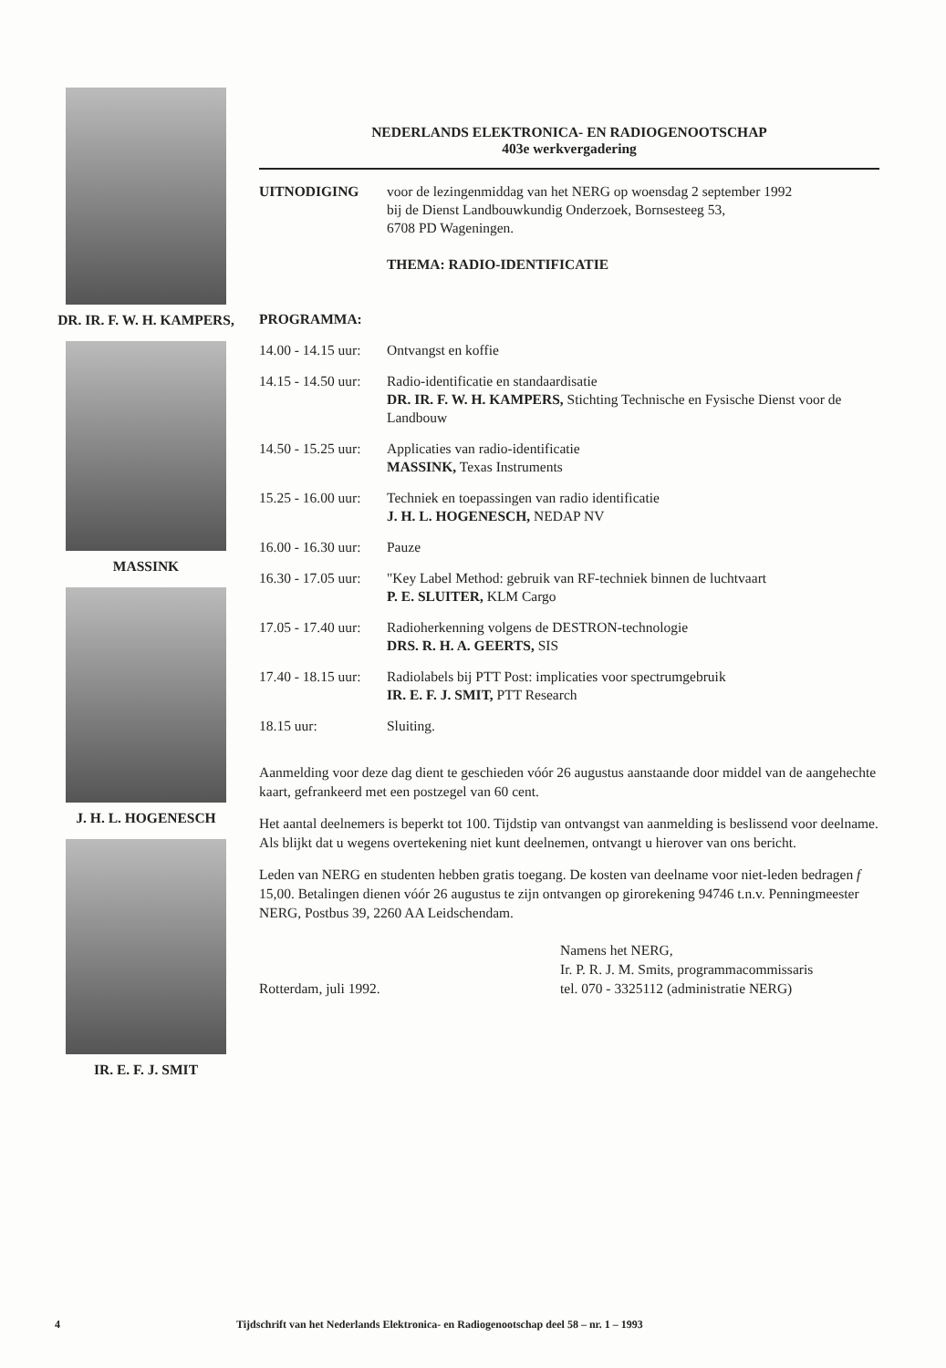DR. IR. F. W. H. KAMPERS,
MASSINK
J. H. L. HOGENESCH
IR. E. F. J. SMIT
NEDERLANDS ELEKTRONICA- EN RADIOGENOOTSCHAP
403e werkvergadering
UITNODIGING voor de lezingenmiddag van het NERG op woensdag 2 september 1992
bij de Dienst Landbouwkundig Onderzoek, Bornsesteeg 53,
6708 PD Wageningen.
THEMA: RADIO-IDENTIFICATIE
PROGRAMMA:
14.00 - 14.15 uur:
Ontvangst en koffie
14.15 - 14.50 uur:
Radio-identificatie en standaardisatie
DR. IR. F. W. H. KAMPERS, Stichting Technische en Fysische Dienst voor de Landbouw
14.50 - 15.25 uur:
Applicaties van radio-identificatie
MASSINK, Texas Instruments
15.25 - 16.00 uur:
Techniek en toepassingen van radio identificatie
J. H. L. HOGENESCH, NEDAP NV
16.00 - 16.30 uur:
Pauze
16.30 - 17.05 uur:
"Key Label Method: gebruik van RF-techniek binnen de luchtvaart
P. E. SLUITER, KLM Cargo
17.05 - 17.40 uur:
Radioherkenning volgens de DESTRON-technologie
DRS. R. H. A. GEERTS, SIS
17.40 - 18.15 uur:
Radiolabels bij PTT Post: implicaties voor spectrumgebruik
IR. E. F. J. SMIT, PTT Research
18.15 uur: Sluiting.
Aanmelding voor deze dag dient te geschieden vóór 26 augustus aanstaande door middel van de aangehechte kaart, gefrankeerd met een postzegel van 60 cent.
Het aantal deelnemers is beperkt tot 100. Tijdstip van ontvangst van aanmelding is beslissend voor deelname. Als blijkt dat u wegens overtekening niet kunt deelnemen, ontvangt u hierover van ons bericht.
Leden van NERG en studenten hebben gratis toegang. De kosten van deelname voor niet-leden bedragen f 15,00. Betalingen dienen vóór 26 augustus te zijn ontvangen op girorekening 94746 t.n.v. Penningmeester NERG, Postbus 39, 2260 AA Leidschendam.
Rotterdam, juli 1992.
Namens het NERG,
Ir. P. R. J. M. Smits, programmacommissaris
tel. 070 - 3325112 (administratie NERG)
4 Tijdschrift van het Nederlands Elektronica- en Radiogenootschap deel 58 – nr. 1 – 1993